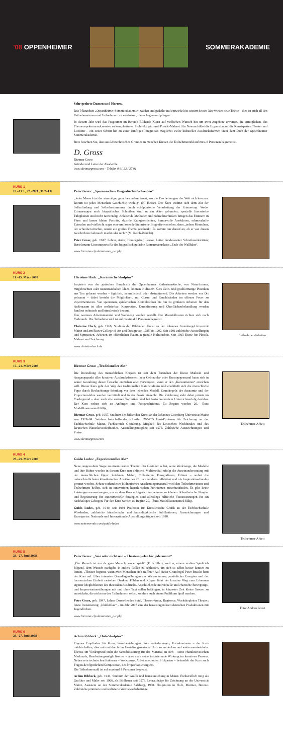’08 OPPENHEIMER SOMMERAKADEMIE
Sehr geehrte Damen und Herren,
Das Pflänzchen „Oppenheimer Sommerakademie“ wächst und gedeiht und entwickelt in seinem dritten Jahr wieder neue Triebe – dies ist auch all den Teilnehmerinnen und Teilnehmern zu verdanken, die es hegen und pflegen ...
In diesem Jahr wird das Programm im Bereich Bildende Kunst auf vielfachen Wunsch hin um zwei Angebote erweitert, die ermöglichen, das Themenspektrum sukzessive zu komplettieren: Holz-Skulptur und Porträt-Malerei. Ein Novum bildet die Expansion auf die Kunstsparten Theater und Literatur – ein erster Schritt hin zu einer künftigen Integration möglichst vieler kultureller Ausdrucksformen unter dem Dach der Oppenheimer Sommerakademie.
Bitte beachten Sie, dass aus lehrtechnischen Gründen in manchen Kursen die Teilnehmerzahl auf max. 8 Personen begrenzt ist.
D. Gross
Dietmar Gross
Gründer und Leiter der Akademie
www.dietmargross.com – Telefon 0 61 33 / 37 91
KURS 1
12.–13.3., 27.–28.3., 31.7–1.8.
Peter Grosz: „Spurensuche – Biografisches Schreiben“
„Jeder Mensch ist der einmalige, ganz besondere Punkt, wo die Erscheinungen der Welt sich kreuzen. Darum ist jedes Menschen Geschichte wichtig“ (H. Hesse). Der Kurs widmet sich dem Akt der Selbstfindung und Selbstbestimmung durch schöpferische Verarbeitung der Erinnerung. Weder Erinnerungen noch biografisches Schreiben sind an ein Alter gebunden; spezielle literarische Fähigkeiten sind nicht notwendig. Anleitende Methoden und Schreibtechniken bringen das Erinnern in Fluss und lassen kleine Porträts, skurrile Kurzgeschichten, humorvolle Anekdoten, schmerzhafte Episoden und vielleicht sogar eine umfassende literarische Biografie entstehen, denn „jedem Menschen, der schreiben möchte, wurde ein großes Thema geschenkt. Es kommt nur darauf an, ob er von diesen Geschichten Gebrauch macht oder nicht“ (M. Reich-Ranicki).
Peter Grosz, geb. 1947, Lehrer, Autor, Herausgeber, Lektor, Leiter bundesweiter Schreibwerkstätten; Bertelsmann-Literaturpreis für das biografisch gefärbte Romanmanuskript „Ende der Wallfahrt“.
www.literatur-rlp.de/autoren_a-z.php
KURS 2
11.–15. März 2008
Christine Hach: „Keramische Skulptur“
Inspiriert von der gotischen Bauplastik der Oppenheimer Katharinenkirche, von Naturformen, mitgebrachten oder neuentwickelten Ideen, können in diesem Kurs klein- und großformatige Plastiken aus Ton geformt werden – figürlich, naturalistisch oder abstrahierend. Die Arbeiten werden vor Ort gebrannt – dabei besteht die Möglichkeit, mit Glasur und Rauchbränden im offenen Feuer zu experimentieren. Von spontanen, spielerischen Kleinplastiken bis hin zu größeren Arbeiten für den Außenraum ist alles realisierbar. Konzeption, Durchführung und Oberflächenbehandlung werden fundiert technisch und künstlerisch betreut.
Ton, weiteres Arbeitsmaterial und Werkzeug werden gestellt. Die Materialkosten richten sich nach Verbrauch. Die Teilnehmerzahl ist auf maximal 8 Personen begrenzt.
Christine Hach, geb. 1966, Studium der Bildenden Kunst an der Johannes Gutenberg-Universität Mainz und am Exeter College of Art and Design von 1985 bis 1992. Seit 1991 zahlreiche Ausstellungen und Symposien, Arbeiten im öffentlichen Raum, regionale Kulturarbeit. Seit 1993 Kurse für Plastik, Malerei und Zeichnung.
www.christinehach.de
Teilnehmer-Arbeiten
KURS 3
17.–21. März 2008
Dietmar Gross: „Traditioneller Akt“
Die Darstellung des menschlichen Körpers ist seit dem Entstehen der Kunst Maßstab und Ausgangspunkt aller kreativer Ausdrucksformen: kein Gebrauchs- oder Kunstgegenstand kann sich in seiner Gestaltung dieser Tatsache entziehen oder verweigern, wenn er den „Konsumenten“ erreichen will. Dieser Kurs geht den Weg des traditionellen Naturstudiums und erschließt sich die menschliche Figur durch Beobachtungs-Schulung vor dem lebenden Modell. Grundregeln der Anatomie und der Proportionslehre werden vermittelt und in der Praxis eingeübt. Die Zeichnung steht dabei primär im Vordergrund – aber auch alle anderen Techniken sind bei fortschreitendem Unterrichtserfolg denkbar. Der Kurs richtet sich an Anfänger und Fortgeschrittene. Zu Beginn werden 20,– Euro Modellkostenanteil fällig.
Dietmar Gross, geb. 1957, Studium der Bildenden Kunst an der Johannes Gutenberg-Universität Mainz von 1978–84. Seitdem freischaffender Künstler. 2004/05 Gast-Professur für Zeichnung an der Fachhochschule Mainz, Fachbereich Gestaltung. Mitglied des Deutschen Werkbundes und des Deutschen Künstlersonderbundes. Ausstellungstätigkeit seit 1976. Zahlreiche Auszeichnungen und Preise.
www.dietmargross.com
Teilnehmer-Arbeit
KURS 4
25.–29. März 2008
Guido Ludes: „Experimenteller Akt“
Neue, ungewohnte Wege zu einem uralten Thema: Der Gestalter selbst, seine Werkzeuge, die Modelle und ihre Bühne werden in diesem Kurs neu definiert. Multimedial erfolgt die Auseinandersetzung mit der menschlichen Figur: Zeichnen, Malen, Collagieren, Fotografieren, Filmen – wobei die unterschiedlichsten künstlerischen Ansätze des 20. Jahrhunderts reflektiert und als Inspirations-Fundus genutzt werden. Schon vorhandenes bildnerisches Anschauungsmaterial wird den Teilnehmerinnen und Teilnehmern helfen, sich in innovativen künstlerischen Freiräumen zurechtzufinden. Es gibt keine Leistungsvoraussetzungen, um an dem Kurs erfolgreich teilnehmen zu können. Künstlerische Neugier und Begeisterung für experimentelle Strategien sind allerdings hilfreiche Voraussetzungen für ein nachhaltiges Gelingen. Für den Kurs werden zu Beginn 20,– Euro Modellkostenanteil fällig.
Guido Ludes, geb. 1949, seit 1994 Professur für Künstlerische Grafik an der Fachhochschule Wiesbaden, zahlreiche künstlerische und kunstdidaktische Publikationen, Auszeichnungen und Kunstpreise. Nationale und Internationale Ausstellungstätigkeit seit 1980.
www.zeitenwende.com/guido-ludes
Teilnehmer-Arbeit
KURS 5
23.–27. Juni 2008
Peter Grosz: „Sein oder nicht sein – Theaterspielen für jedermann“
„Der Mensch ist nur da ganz Mensch, wo er spielt“ (F. Schiller), weil er, einem uralten Spieltrieb folgend, dem Wunsch nachgibt, in andere Rollen zu schlüpfen, um sich so selbst besser kennen zu lernen. „Theater beginnt, wenn zwei Menschen sich treffen.“ Auf dieser Grundregel Peter Brooks baut der Kurs auf. Über intensive Grundlagenübungen zur Wahrnehmung persönlicher Energien und der harmonischen Einheit zwischen Denken, Fühlen und Körper führt der kreative Weg zum Erkennen eigener Möglichkeiten des theatralen Ausdrucks. Anschließende individuelle und chorische Bewegungs- und Improvisationsübungen mit und ohne Text sollen befähigen, in kürzester Zeit kleine Szenen zu entwickeln, die nicht nur den Teilnehmern selbst, sondern auch einem Publikum Spaß machen.
Peter Grosz, geb. 1947, Lehrer Darstellendes Spiel, Theater-Autor, Regisseur, Workshopleiter Theater; letzte Inszenierung: „blublöblau“ – im Jahr 2007 eine der herausragendsten deutschen Produktionen mit Jugendlichen.
www.literatur-rlp.de/autoren_a-z.php
Foto: Andrea Grosz
KURS 6
23.–27. Juni 2008
Achim Ribbeck: „Holz-Skulptur“
Eigenes Empfinden für Form, Formbeziehungen, Formveränderungen, Formkontraste – der Kurs möchte helfen, dies mit und durch das Gestaltungsmaterial Holz zu entdecken und weiterzuentwickeln. Ebenso im Vordergrund steht die Sensibilisierung für das Material an sich – seine charakteristischen Merkmale, Bearbeitungsmöglichkeiten – aber auch seine inspirierende Wirkung im kreativen Prozess. Neben rein technischen Faktoren – Werkzeuge, Arbeitsmethoden, Holzarten – behandelt der Kurs auch Fragen der figürlichen Komposition, der Proportionierung etc.
Die Teilnehmerzahl ist auf maximal 8 Personen begrenzt.
Achim Ribbeck, geb. 1944, Studium der Grafik und Kunsterziehung in Mainz. Freiberuflich tätig als Grafiker und Maler seit 1966, als Bildhauer seit 1978. Lehraufträge für Zeichnung an der Universität Mainz, Assistent an der Sommerakademie Salzburg, 1980. Skulpturen in Holz, Marmor, Bronze. Zahlreiche prämierte und realisierte Wettbewerbsbeiträge.